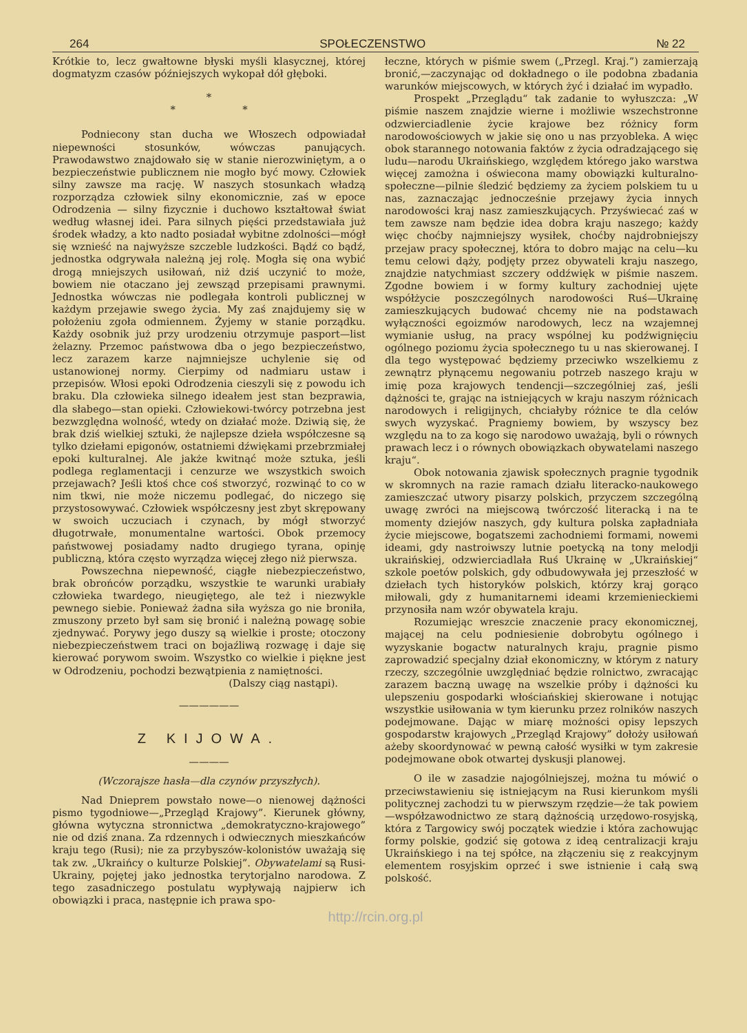264 SPOŁECZENSTWO № 22
Krótkie to, lecz gwałtowne błyski myśli klasycznej, której dogmatyzm czasów późniejszych wykopał dół głęboki.
*
* *
Podniecony stan ducha we Włoszech odpowiadał niepewności stosunków, wówczas panujących. Prawodawstwo znajdowało się w stanie nierozwiniętym, a o bezpieczeństwie publicznem nie mogło być mowy. Człowiek silny zawsze ma rację. W naszych stosunkach władzą rozporządza człowiek silny ekonomicznie, zaś w epoce Odrodzenia — silny fizycznie i duchowo kształtował świat według własnej idei. Para silnych pięści przedstawiała już środek władzy, a kto nadto posiadał wybitne zdolności—mógł się wznieść na najwyższe szczeble ludzkości. Bądź co bądź, jednostka odgrywała należną jej rolę. Mogła się ona wybić drogą mniejszych usiłowań, niż dziś uczynić to może, bowiem nie otaczano jej zewsząd przepisami prawnymi. Jednostka wówczas nie podlegała kontroli publicznej w każdym przejawie swego życia. My zaś znajdujemy się w położeniu zgoła odmiennem. Żyjemy w stanie porządku. Każdy osobnik już przy urodzeniu otrzymuje pasport—list żelazny. Przemoc państwowa dba o jego bezpieczeństwo, lecz zarazem karze najmniejsze uchylenie się od ustanowionej normy. Cierpimy od nadmiaru ustaw i przepisów. Włosi epoki Odrodzenia cieszyli się z powodu ich braku. Dla człowieka silnego ideałem jest stan bezprawia, dla słabego—stan opieki. Człowiekowi-twórcy potrzebna jest bezwzględna wolność, wtedy on działać może. Dziwią się, że brak dziś wielkiej sztuki, że najlepsze dzieła współczesne są tylko dziełami epigonów, ostatniemi dźwiękami przebrzmiałej epoki kulturalnej. Ale jakże kwitnąć może sztuka, jeśli podlega reglamentacji i cenzurze we wszystkich swoich przejawach? Jeśli ktoś chce coś stworzyć, rozwinąć to co w nim tkwi, nie może niczemu podlegać, do niczego się przystosowywać. Człowiek współczesny jest zbyt skrępowany w swoich uczuciach i czynach, by mógł stworzyć długotrwałe, monumentalne wartości. Obok przemocy państwowej posiadamy nadto drugiego tyrana, opinję publiczną, która często wyrządza więcej złego niż pierwsza.
Powszechna niepewność, ciągłe niebezpieczeństwo, brak obrońców porządku, wszystkie te warunki urabiały człowieka twardego, nieugiętego, ale też i niezwykle pewnego siebie. Ponieważ żadna siła wyższa go nie broniła, zmuszony przeto był sam się bronić i należną powagę sobie zjednywać. Porywy jego duszy są wielkie i proste; otoczony niebezpieczeństwem traci on bojaźliwą rozwagę i daje się kierować porywom swoim. Wszystko co wielkie i piękne jest w Odrodzeniu, pochodzi bezwątpienia z namiętności.
(Dalszy ciąg nastąpi).
——————
Z KIJOWA.
————
(Wczorajsze hasła—dla czynów przyszłych).
Nad Dnieprem powstało nowe—o nienowej dążności pismo tygodniowe—„Przegląd Krajowy”. Kierunek główny, główna wytyczna stronnictwa „demokratyczno-krajowego” nie od dziś znana. Za rdzennych i odwiecznych mieszkańców kraju tego (Rusi); nie za przybyszów-kolonistów uważają się tak zw. „Ukraińcy o kulturze Polskiej”. Obywatelami są Rusi-Ukrainy, pojętej jako jednostka terytorjalno narodowa. Z tego zasadniczego postulatu wypływają najpierw ich obowiązki i praca, następnie ich prawa spo-
łeczne, których w piśmie swem („Przegl. Kraj.”) zamierzają bronić,—zaczynając od dokładnego o ile podobna zbadania warunków miejscowych, w których żyć i działać im wypadło.
Prospekt „Przeglądu“ tak zadanie to wyłuszcza: „W piśmie naszem znajdzie wierne i możliwie wszechstronne odzwierciadlenie życie krajowe bez różnicy form narodowościowych w jakie się ono u nas przyobleka. A więc obok starannego notowania faktów z życia odradzającego się ludu—narodu Ukraińskiego, względem którego jako warstwa więcej zamożna i oświecona mamy obowiązki kulturalno-społeczne—pilnie śledzić będziemy za życiem polskiem tu u nas, zaznaczając jednocześnie przejawy życia innych narodowości kraj nasz zamieszkujących. Przyświecać zaś w tem zawsze nam będzie idea dobra kraju naszego; każdy więc choćby najmniejszy wysiłek, choćby najdrobniejszy przejaw pracy społecznej, która to dobro mając na celu—ku temu celowi dąży, podjęty przez obywateli kraju naszego, znajdzie natychmiast szczery oddźwięk w piśmie naszem. Zgodne bowiem i w formy kultury zachodniej ujęte współżycie poszczególnych narodowości Ruś—Ukrainę zamieszkujących budować chcemy nie na podstawach wyłączności egoizmów narodowych, lecz na wzajemnej wymianie usług, na pracy wspólnej ku podźwignięciu ogólnego poziomu życia społecznego tu u nas skierowanej. I dla tego występować będziemy przeciwko wszelkiemu z zewnątrz płynącemu negowaniu potrzeb naszego kraju w imię poza krajowych tendencji—szczególniej zaś, jeśli dążności te, grając na istniejących w kraju naszym różnicach narodowych i religijnych, chciałyby różnice te dla celów swych wyzyskać. Pragniemy bowiem, by wszyscy bez względu na to za kogo się narodowo uważają, byli o równych prawach lecz i o równych obowiązkach obywatelami naszego kraju“.
Obok notowania zjawisk społecznych pragnie tygodnik w skromnych na razie ramach działu literacko-naukowego zamieszczać utwory pisarzy polskich, przyczem szczególną uwagę zwróci na miejscową twórczość literacką i na te momenty dziejów naszych, gdy kultura polska zapładniała życie miejscowe, bogatszemi zachodniemi formami, nowemi ideami, gdy nastroiwszy lutnie poetycką na tony melodji ukraińskiej, odzwierciadlała Ruś Ukrainę w „Ukraińskiej“ szkole poetów polskich, gdy odbudowywała jej przeszłość w dziełach tych historyków polskich, którzy kraj gorąco miłowali, gdy z humanitarnemi ideami krzemienieckiemi przynosiła nam wzór obywatela kraju.
Rozumiejąc wreszcie znaczenie pracy ekonomicznej, mającej na celu podniesienie dobrobytu ogólnego i wyzyskanie bogactw naturalnych kraju, pragnie pismo zaprowadzić specjalny dział ekonomiczny, w którym z natury rzeczy, szczególnie uwzględniać będzie rolnictwo, zwracając zarazem baczną uwagę na wszelkie próby i dążności ku ulepszeniu gospodarki włościańskiej skierowane i notując wszystkie usiłowania w tym kierunku przez rolników naszych podejmowane. Dając w miarę możności opisy lepszych gospodarstw krajowych „Przegląd Krajowy” dołoży usiłowań ażeby skoordynować w pewną całość wysiłki w tym zakresie podejmowane obok otwartej dyskusji planowej.
O ile w zasadzie najogólniejszej, można tu mówić o przeciwstawieniu się istniejącym na Rusi kierunkom myśli politycznej zachodzi tu w pierwszym rzędzie—że tak powiem—współzawodnictwo ze starą dążnością urzędowo-rosyjską, która z Targowicy swój początek wiedzie i która zachowując formy polskie, godzić się gotowa z ideą centralizacji kraju Ukraińskiego i na tej spółce, na złączeniu się z reakcyjnym elementem rosyjskim oprzeć i swe istnienie i całą swą polskość.
http://rcin.org.pl